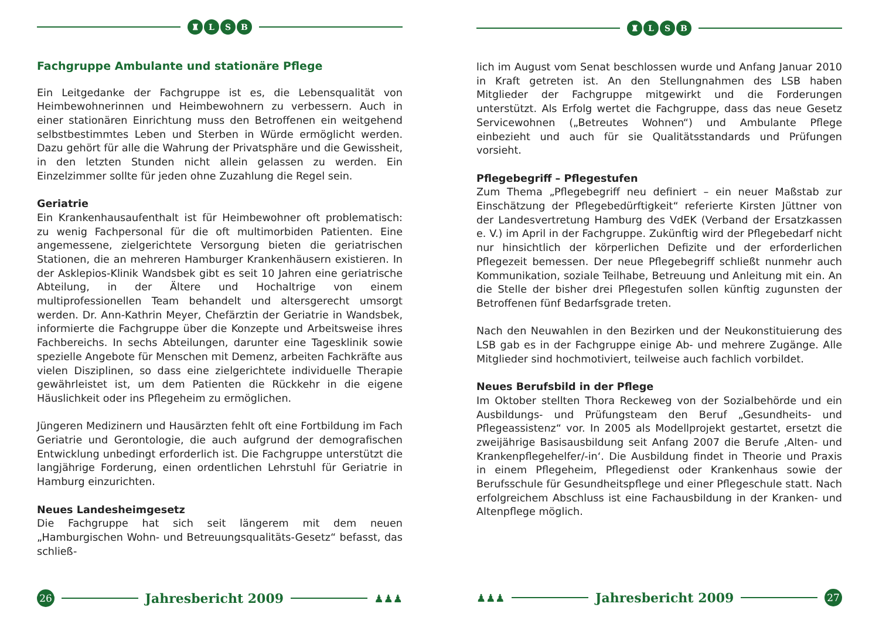♜ LSB
Fachgruppe Ambulante und stationäre Pflege
Ein Leitgedanke der Fachgruppe ist es, die Lebensqualität von Heimbewohnerinnen und Heimbewohnern zu verbessern. Auch in einer stationären Einrichtung muss den Betroffenen ein weitgehend selbstbestimmtes Leben und Sterben in Würde ermöglicht werden. Dazu gehört für alle die Wahrung der Privatsphäre und die Gewissheit, in den letzten Stunden nicht allein gelassen zu werden. Ein Einzelzimmer sollte für jeden ohne Zuzahlung die Regel sein.
Geriatrie
Ein Krankenhausaufenthalt ist für Heimbewohner oft problematisch: zu wenig Fachpersonal für die oft multimorbiden Patienten. Eine angemessene, zielgerichtete Versorgung bieten die geriatrischen Stationen, die an mehreren Hamburger Krankenhäusern existieren. In der Asklepios-Klinik Wandsbek gibt es seit 10 Jahren eine geriatrische Abteilung, in der Ältere und Hochaltrige von einem multiprofessionellen Team behandelt und altersgerecht umsorgt werden. Dr. Ann-Kathrin Meyer, Chefärztin der Geriatrie in Wandsbek, informierte die Fachgruppe über die Konzepte und Arbeitsweise ihres Fachbereichs. In sechs Abteilungen, darunter eine Tagesklinik sowie spezielle Angebote für Menschen mit Demenz, arbeiten Fachkräfte aus vielen Disziplinen, so dass eine zielgerichtete individuelle Therapie gewährleistet ist, um dem Patienten die Rückkehr in die eigene Häuslichkeit oder ins Pflegeheim zu ermöglichen.
Jüngeren Medizinern und Hausärzten fehlt oft eine Fortbildung im Fach Geriatrie und Gerontologie, die auch aufgrund der demografischen Entwicklung unbedingt erforderlich ist. Die Fachgruppe unterstützt die langjährige Forderung, einen ordentlichen Lehrstuhl für Geriatrie in Hamburg einzurichten.
Neues Landesheimgesetz
Die Fachgruppe hat sich seit längerem mit dem neuen „Hamburgischen Wohn- und Betreuungsqualitäts-Gesetz“ befasst, das schließ-
26
Jahresbericht 2009
♟♟♟
♜ LSB
lich im August vom Senat beschlossen wurde und Anfang Januar 2010 in Kraft getreten ist. An den Stellungnahmen des LSB haben Mitglieder der Fachgruppe mitgewirkt und die Forderungen unterstützt. Als Erfolg wertet die Fachgruppe, dass das neue Gesetz Servicewohnen („Betreutes Wohnen“) und Ambulante Pflege einbezieht und auch für sie Qualitätsstandards und Prüfungen vorsieht.
Pflegebegriff – Pflegestufen
Zum Thema „Pflegebegriff neu definiert – ein neuer Maßstab zur Einschätzung der Pflegebedürftigkeit“ referierte Kirsten Jüttner von der Landesvertretung Hamburg des VdEK (Verband der Ersatzkassen e. V.) im April in der Fachgruppe. Zukünftig wird der Pflegebedarf nicht nur hinsichtlich der körperlichen Defizite und der erforderlichen Pflegezeit bemessen. Der neue Pflegebegriff schließt nunmehr auch Kommunikation, soziale Teilhabe, Betreuung und Anleitung mit ein. An die Stelle der bisher drei Pflegestufen sollen künftig zugunsten der Betroffenen fünf Bedarfsgrade treten.
Nach den Neuwahlen in den Bezirken und der Neukonstituierung des LSB gab es in der Fachgruppe einige Ab- und mehrere Zugänge. Alle Mitglieder sind hochmotiviert, teilweise auch fachlich vorbildet.
Neues Berufsbild in der Pflege
Im Oktober stellten Thora Reckeweg von der Sozialbehörde und ein Ausbildungs- und Prüfungsteam den Beruf „Gesundheits- und Pflegeassistenz“ vor. In 2005 als Modellprojekt gestartet, ersetzt die zweijährige Basisausbildung seit Anfang 2007 die Berufe ‚Alten- und Krankenpflegehelfer/-in‘. Die Ausbildung findet in Theorie und Praxis in einem Pflegeheim, Pflegedienst oder Krankenhaus sowie der Berufsschule für Gesundheitspflege und einer Pflegeschule statt. Nach erfolgreichem Abschluss ist eine Fachausbildung in der Kranken- und Altenpflege möglich.
♟♟♟
Jahresbericht 2009
27